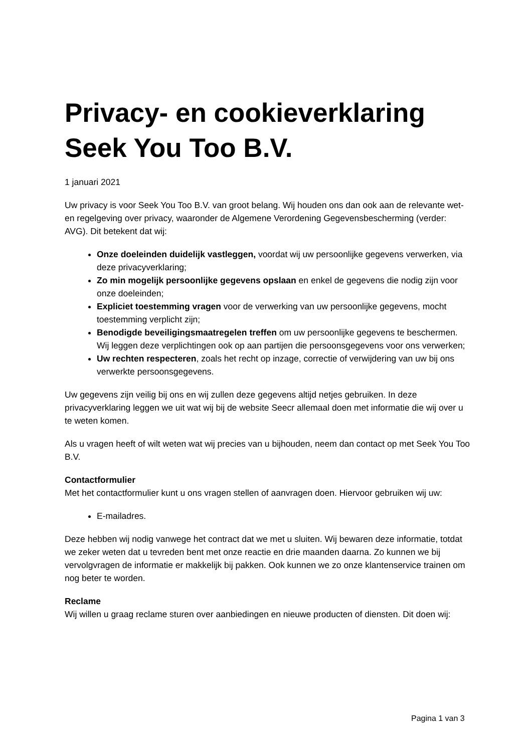Privacy- en cookieverklaring Seek You Too B.V.
1 januari 2021
Uw privacy is voor Seek You Too B.V. van groot belang. Wij houden ons dan ook aan de relevante wet- en regelgeving over privacy, waaronder de Algemene Verordening Gegevensbescherming (verder: AVG). Dit betekent dat wij:
Onze doeleinden duidelijk vastleggen, voordat wij uw persoonlijke gegevens verwerken, via deze privacyverklaring;
Zo min mogelijk persoonlijke gegevens opslaan en enkel de gegevens die nodig zijn voor onze doeleinden;
Expliciet toestemming vragen voor de verwerking van uw persoonlijke gegevens, mocht toestemming verplicht zijn;
Benodigde beveiligingsmaatregelen treffen om uw persoonlijke gegevens te beschermen. Wij leggen deze verplichtingen ook op aan partijen die persoonsgegevens voor ons verwerken;
Uw rechten respecteren, zoals het recht op inzage, correctie of verwijdering van uw bij ons verwerkte persoonsgegevens.
Uw gegevens zijn veilig bij ons en wij zullen deze gegevens altijd netjes gebruiken. In deze privacyverklaring leggen we uit wat wij bij de website Seecr allemaal doen met informatie die wij over u te weten komen.
Als u vragen heeft of wilt weten wat wij precies van u bijhouden, neem dan contact op met Seek You Too B.V.
Contactformulier
Met het contactformulier kunt u ons vragen stellen of aanvragen doen. Hiervoor gebruiken wij uw:
E-mailadres.
Deze hebben wij nodig vanwege het contract dat we met u sluiten. Wij bewaren deze informatie, totdat we zeker weten dat u tevreden bent met onze reactie en drie maanden daarna. Zo kunnen we bij vervolgvragen de informatie er makkelijk bij pakken. Ook kunnen we zo onze klantenservice trainen om nog beter te worden.
Reclame
Wij willen u graag reclame sturen over aanbiedingen en nieuwe producten of diensten. Dit doen wij:
Pagina 1 van 3